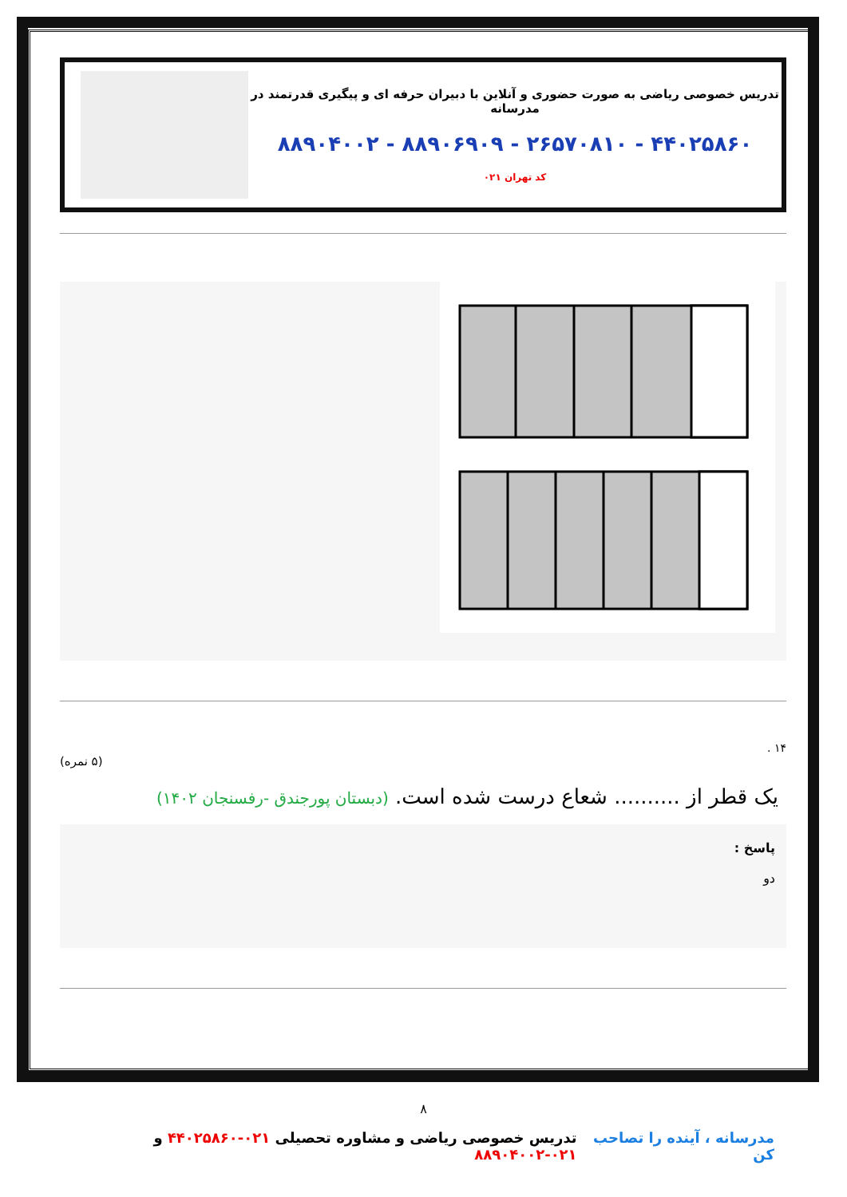تدریس خصوصی ریاضی به صورت حضوری و آنلاین با دبیران حرفه ای و پیگیری قدرتمند در مدرسانه
۴۴۰۲۵۸۶۰ - ۲۶۵۷۰۸۱۰ - ۸۸۹۰۶۹۰۹ - ۸۸۹۰۴۰۰۲
کد تهران ۰۲۱
۱۴ .
(۵ نمره)
یک قطر از .......... شعاع درست شده است. (دبستان پورجندق -رفسنجان ۱۴۰۲)
پاسخ :
دو
۸
مدرسانه ، آینده را تصاحب کن تدریس خصوصی ریاضی و مشاوره تحصیلی ۰۲۱-۴۴۰۲۵۸۶۰ و ۰۲۱-۸۸۹۰۴۰۰۲